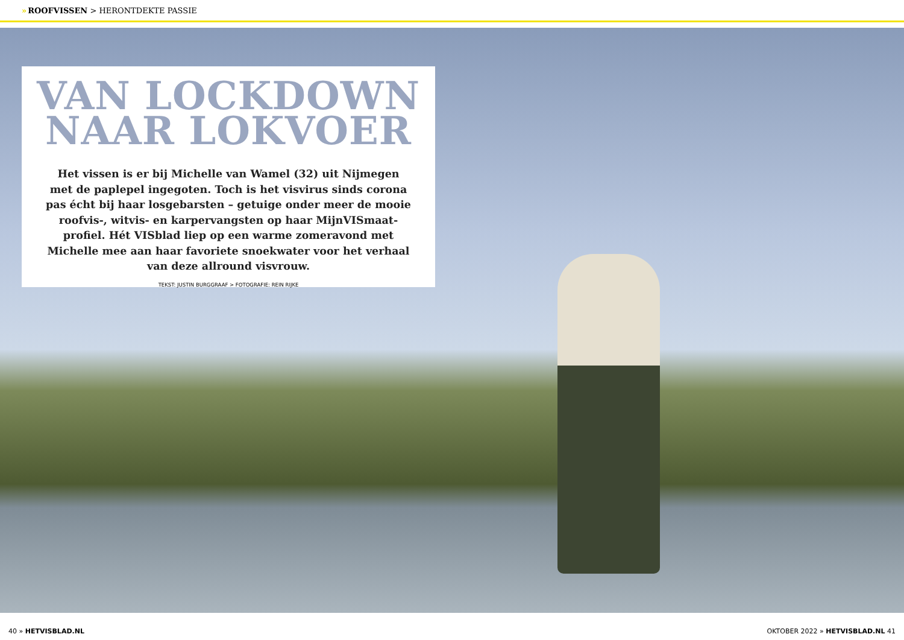» ROOFVISSEN > HERONTDEKTE PASSIE
VAN LOCKDOWN NAAR LOKVOER
Het vissen is er bij Michelle van Wamel (32) uit Nijmegen met de paplepel ingegoten. Toch is het visvirus sinds corona pas écht bij haar losgebarsten – getuige onder meer de mooie roofvis-, witvis- en karpervangsten op haar MijnVISmaat-profiel. Hét VISblad liep op een warme zomeravond met Michelle mee aan haar favoriete snoekwater voor het verhaal van deze allround visvrouw.
TEKST: JUSTIN BURGGRAAF > FOTOGRAFIE: REIN RIJKE
40 » HETVISBLAD.NL OKTOBER 2022 » HETVISBLAD.NL 41